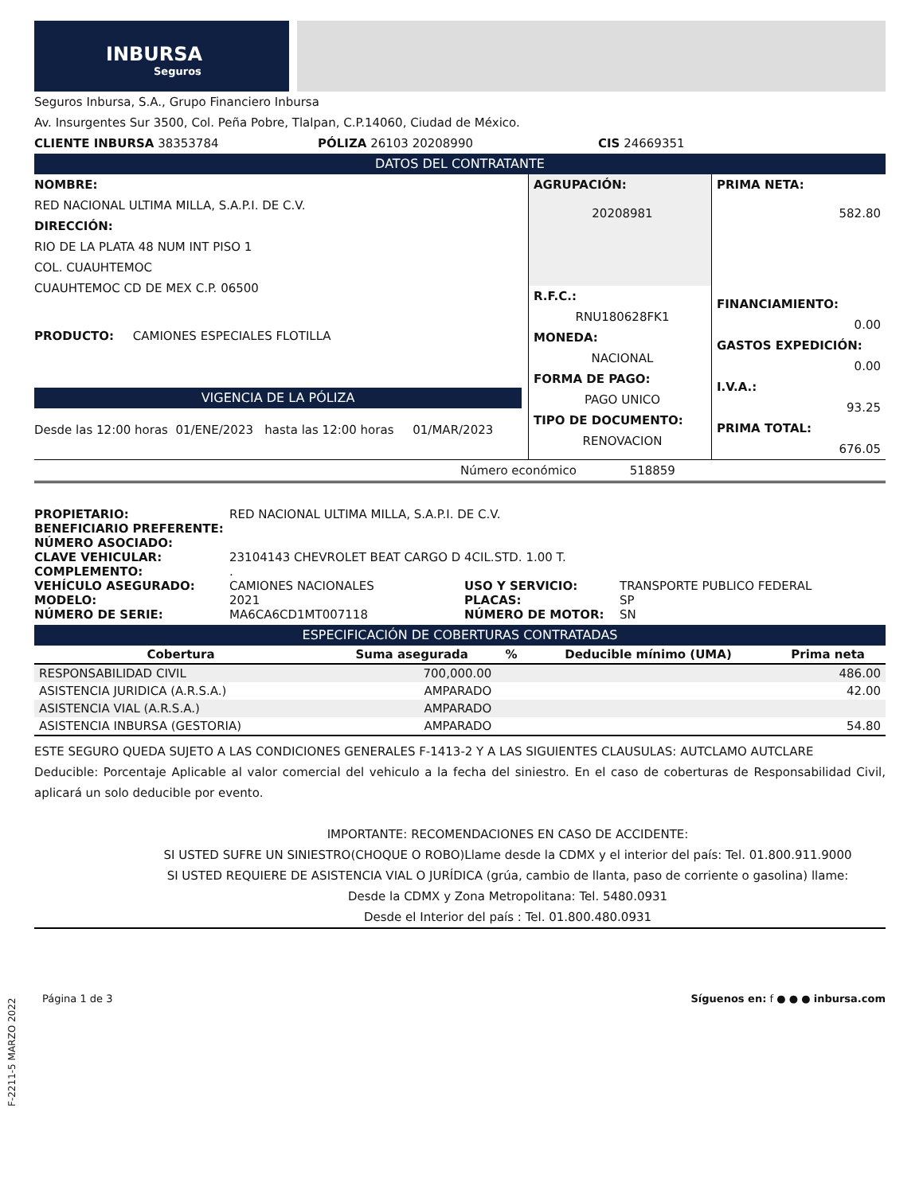F-2211-5 MARZO 2022
INBURSA
Seguros
Seguros Inbursa, S.A., Grupo Financiero Inbursa
Av. Insurgentes Sur 3500, Col. Peña Pobre, Tlalpan, C.P.14060, Ciudad de México.
CLIENTE INBURSA 38353784 PÓLIZA 26103 20208990 CIS 24669351
DATOS DEL CONTRATANTE
NOMBRE:
RED NACIONAL ULTIMA MILLA, S.A.P.I. DE C.V.
DIRECCIÓN:
RIO DE LA PLATA 48 NUM INT PISO 1
COL. CUAUHTEMOC
CUAUHTEMOC CD DE MEX C.P. 06500
PRODUCTO: CAMIONES ESPECIALES FLOTILLA
VIGENCIA DE LA PÓLIZA
Desde las 12:00 horas 01/ENE/2023 hasta las 12:00 horas 01/MAR/2023
AGRUPACIÓN:
20208981
R.F.C.:
RNU180628FK1
MONEDA:
NACIONAL
FORMA DE PAGO:
PAGO UNICO
TIPO DE DOCUMENTO:
RENOVACION
PRIMA NETA:
582.80
FINANCIAMIENTO:
0.00
GASTOS EXPEDICIÓN:
0.00
I.V.A.:
93.25
PRIMA TOTAL:
676.05
Número económico 518859
| PROPIETARIO: | RED NACIONAL ULTIMA MILLA, S.A.P.I. DE C.V. | | |
| BENEFICIARIO PREFERENTE: | | | |
| NÚMERO ASOCIADO: | | | |
| CLAVE VEHICULAR: | 23104143 CHEVROLET BEAT CARGO D 4CIL.STD. 1.00 T. | | |
| COMPLEMENTO: | . | | |
| VEHÍCULO ASEGURADO: | CAMIONES NACIONALES | USO Y SERVICIO: | TRANSPORTE PUBLICO FEDERAL |
| MODELO: | 2021 | PLACAS: | SP |
| NÚMERO DE SERIE: | MA6CA6CD1MT007118 | NÚMERO DE MOTOR: | SN |
ESPECIFICACIÓN DE COBERTURAS CONTRATADAS
| Cobertura | Suma asegurada | % | Deducible mínimo (UMA) | Prima neta |
| --- | --- | --- | --- | --- |
| RESPONSABILIDAD CIVIL | 700,000.00 | | | 486.00 |
| ASISTENCIA JURIDICA (A.R.S.A.) | AMPARADO | | | 42.00 |
| ASISTENCIA VIAL (A.R.S.A.) | AMPARADO | | | |
| ASISTENCIA INBURSA (GESTORIA) | AMPARADO | | | 54.80 |
ESTE SEGURO QUEDA SUJETO A LAS CONDICIONES GENERALES F-1413-2 Y A LAS SIGUIENTES CLAUSULAS: AUTCLAMO AUTCLARE
Deducible: Porcentaje Aplicable al valor comercial del vehiculo a la fecha del siniestro. En el caso de coberturas de Responsabilidad Civil, aplicará un solo deducible por evento.
IMPORTANTE: RECOMENDACIONES EN CASO DE ACCIDENTE:
SI USTED SUFRE UN SINIESTRO(CHOQUE O ROBO)Llame desde la CDMX y el interior del país: Tel. 01.800.911.9000
SI USTED REQUIERE DE ASISTENCIA VIAL O JURÍDICA (grúa, cambio de llanta, paso de corriente o gasolina) llame:
Desde la CDMX y Zona Metropolitana: Tel. 5480.0931
Desde el Interior del país : Tel. 01.800.480.0931
Página 1 de 3 Síguenos en: f ● ● ● inbursa.com